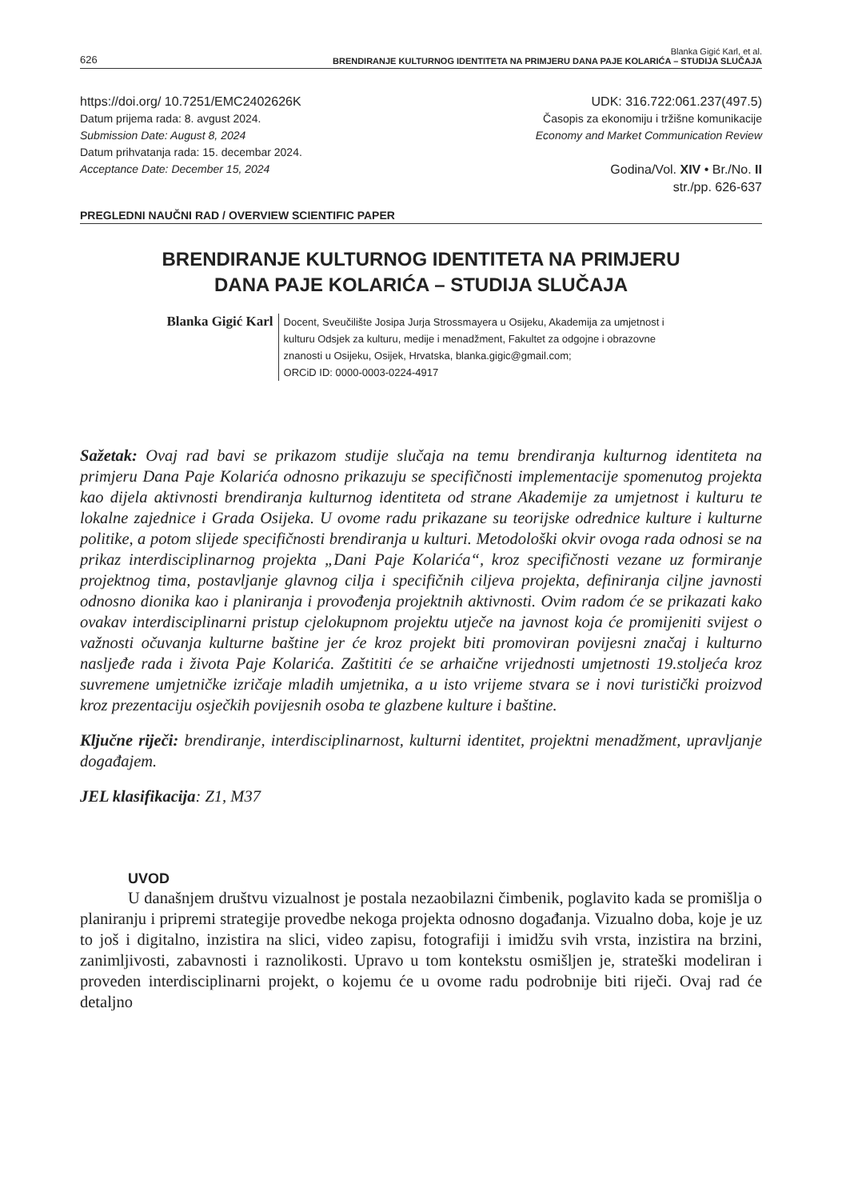626
Blanka Gigić Karl, et al.
BRENDIRANJE KULTURNOG IDENTITETA NA PRIMJERU DANA PAJE KOLARIĆA – STUDIJA SLUČAJA
https://doi.org/ 10.7251/EMC2402626K
Datum prijema rada: 8. avgust 2024.
Submission Date: August 8, 2024
Datum prihvatanja rada: 15. decembar 2024.
Acceptance Date: December 15, 2024
UDK: 316.722:061.237(497.5)
Časopis za ekonomiju i tržišne komunikacije
Economy and Market Communication Review
Godina/Vol. XIV • Br./No. II
str./pp. 626-637
PREGLEDNI NAUČNI RAD / OVERVIEW SCIENTIFIC PAPER
BRENDIRANJE KULTURNOG IDENTITETA NA PRIMJERU
DANA PAJE KOLARIĆA – STUDIJA SLUČAJA
Blanka Gigić Karl
Docent, Sveučilište Josipa Jurja Strossmayera u Osijeku, Akademija za umjetnost i kulturu Odsjek za kulturu, medije i menadžment, Fakultet za odgojne i obrazovne znanosti u Osijeku, Osijek, Hrvatska, blanka.gigic@gmail.com;
ORCiD ID: 0000-0003-0224-4917
Sažetak: Ovaj rad bavi se prikazom studije slučaja na temu brendiranja kulturnog identiteta na primjeru Dana Paje Kolarića odnosno prikazuju se specifičnosti implementacije spomenutog projekta kao dijela aktivnosti brendiranja kulturnog identiteta od strane Akademije za umjetnost i kulturu te lokalne zajednice i Grada Osijeka. U ovome radu prikazane su teorijske odrednice kulture i kulturne politike, a potom slijede specifičnosti brendiranja u kulturi. Metodološki okvir ovoga rada odnosi se na prikaz interdisciplinarnog projekta „Dani Paje Kolarića“, kroz specifičnosti vezane uz formiranje projektnog tima, postavljanje glavnog cilja i specifičnih ciljeva projekta, definiranja ciljne javnosti odnosno dionika kao i planiranja i provođenja projektnih aktivnosti. Ovim radom će se prikazati kako ovakav interdisciplinarni pristup cjelokupnom projektu utječe na javnost koja će promijeniti svijest o važnosti očuvanja kulturne baštine jer će kroz projekt biti promoviran povijesni značaj i kulturno nasljeđe rada i života Paje Kolarića. Zaštititi će se arhaične vrijednosti umjetnosti 19.stoljeća kroz suvremene umjetničke izričaje mladih umjetnika, a u isto vrijeme stvara se i novi turistički proizvod kroz prezentaciju osječkih povijesnih osoba te glazbene kulture i baštine.
Ključne riječi: brendiranje, interdisciplinarnost, kulturni identitet, projektni menadžment, upravljanje događajem.
JEL klasifikacija: Z1, M37
UVOD
U današnjem društvu vizualnost je postala nezaobilazni čimbenik, poglavito kada se promišlja o planiranju i pripremi strategije provedbe nekoga projekta odnosno događanja. Vizualno doba, koje je uz to još i digitalno, inzistira na slici, video zapisu, fotografiji i imidžu svih vrsta, inzistira na brzini, zanimljivosti, zabavnosti i raznolikosti. Upravo u tom kontekstu osmišljen je, strateški modeliran i proveden interdisciplinarni projekt, o kojemu će u ovome radu podrobnije biti riječi. Ovaj rad će detaljno